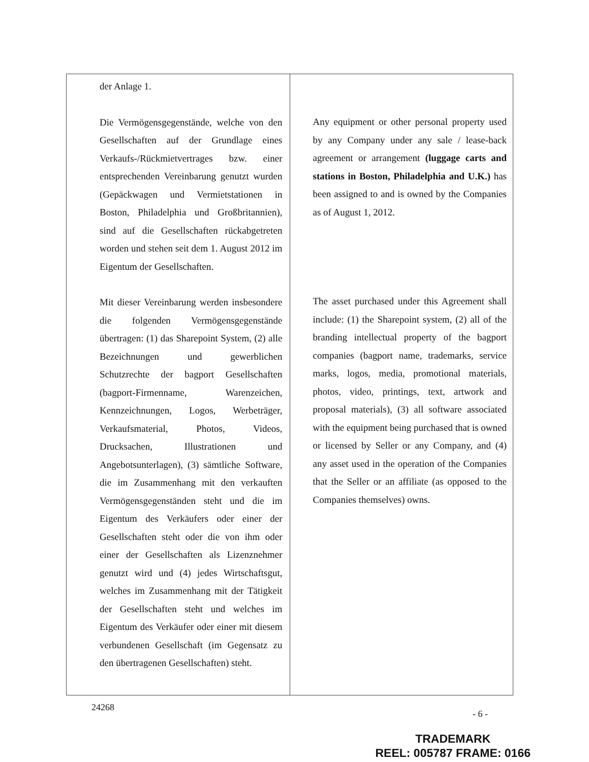| der Anlage 1. Die Vermögensgegenstände, welche von den Gesellschaften auf der Grundlage eines Verkaufs-/Rückmietvertrages bzw. einer entsprechenden Vereinbarung genutzt wurden (Gepäckwagen und Vermietstationen in Boston, Philadelphia und Großbritannien), sind auf die Gesellschaften rückabgetreten worden und stehen seit dem 1. August 2012 im Eigentum der Gesellschaften. Mit dieser Vereinbarung werden insbesondere die folgenden Vermögensgegenstände übertragen: (1) das Sharepoint System, (2) alle Bezeichnungen und gewerblichen Schutzrechte der bagport Gesellschaften (bagport-Firmenname, Warenzeichen, Kennzeichnungen, Logos, Werbeträger, Verkaufsmaterial, Photos, Videos, Drucksachen, Illustrationen und Angebotsunterlagen), (3) sämtliche Software, die im Zusammenhang mit den verkauften Vermögensgegenständen steht und die im Eigentum des Verkäufers oder einer der Gesellschaften steht oder die von ihm oder einer der Gesellschaften als Lizenznehmer genutzt wird und (4) jedes Wirtschaftsgut, welches im Zusammenhang mit der Tätigkeit der Gesellschaften steht und welches im Eigentum des Verkäufer oder einer mit diesem verbundenen Gesellschaft (im Gegensatz zu den übertragenen Gesellschaften) steht. | Any equipment or other personal property used by any Company under any sale / lease-back agreement or arrangement (luggage carts and stations in Boston, Philadelphia and U.K.) has been assigned to and is owned by the Companies as of August 1, 2012. The asset purchased under this Agreement shall include: (1) the Sharepoint system, (2) all of the branding intellectual property of the bagport companies (bagport name, trademarks, service marks, logos, media, promotional materials, photos, video, printings, text, artwork and proposal materials), (3) all software associated with the equipment being purchased that is owned or licensed by Seller or any Company, and (4) any asset used in the operation of the Companies that the Seller or an affiliate (as opposed to the Companies themselves) owns. |
24268
- 6 -
TRADEMARK
REEL: 005787 FRAME: 0166